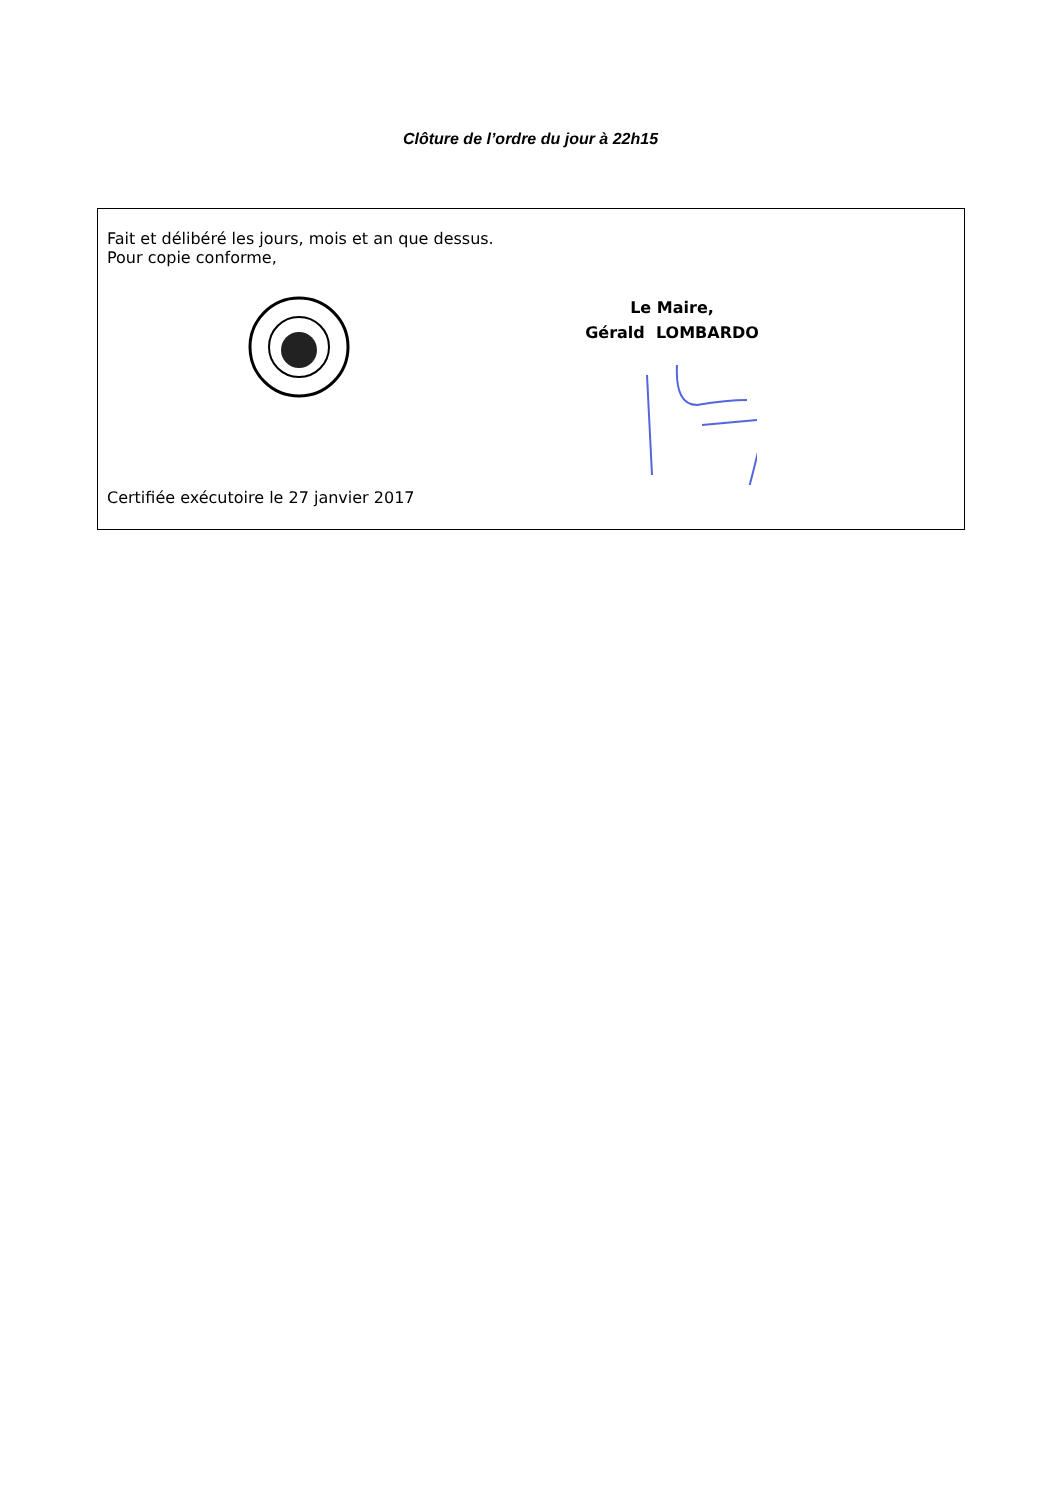Clôture de l’ordre du jour à 22h15
Fait et délibéré les jours, mois et an que dessus.
Pour copie conforme,
Le Maire,
Gérald LOMBARDO
Certifiée exécutoire le 27 janvier 2017